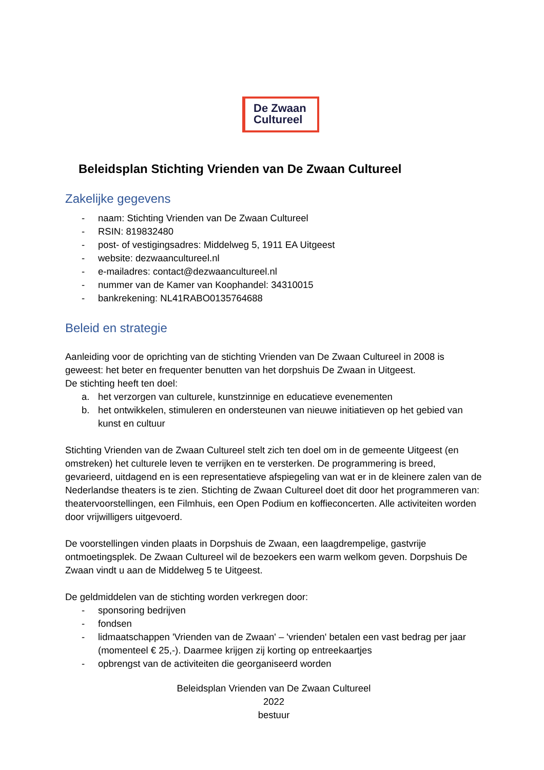De Zwaan
Cultureel
Beleidsplan Stichting Vrienden van De Zwaan Cultureel
Zakelijke gegevens
- naam: Stichting Vrienden van De Zwaan Cultureel
- RSIN: 819832480
- post- of vestigingsadres: Middelweg 5, 1911 EA Uitgeest
- website: dezwaancultureel.nl
- e-mailadres: contact@dezwaancultureel.nl
- nummer van de Kamer van Koophandel: 34310015
- bankrekening: NL41RABO0135764688
Beleid en strategie
Aanleiding voor de oprichting van de stichting Vrienden van De Zwaan Cultureel in 2008 is geweest: het beter en frequenter benutten van het dorpshuis De Zwaan in Uitgeest.
De stichting heeft ten doel:
a. het verzorgen van culturele, kunstzinnige en educatieve evenementen
b. het ontwikkelen, stimuleren en ondersteunen van nieuwe initiatieven op het gebied van kunst en cultuur
Stichting Vrienden van de Zwaan Cultureel stelt zich ten doel om in de gemeente Uitgeest (en omstreken) het culturele leven te verrijken en te versterken. De programmering is breed, gevarieerd, uitdagend en is een representatieve afspiegeling van wat er in de kleinere zalen van de Nederlandse theaters is te zien. Stichting de Zwaan Cultureel doet dit door het programmeren van: theatervoorstellingen, een Filmhuis, een Open Podium en koffieconcerten. Alle activiteiten worden door vrijwilligers uitgevoerd.
De voorstellingen vinden plaats in Dorpshuis de Zwaan, een laagdrempelige, gastvrije ontmoetingsplek. De Zwaan Cultureel wil de bezoekers een warm welkom geven. Dorpshuis De Zwaan vindt u aan de Middelweg 5 te Uitgeest.
De geldmiddelen van de stichting worden verkregen door:
- sponsoring bedrijven
- fondsen
- lidmaatschappen 'Vrienden van de Zwaan' – 'vrienden' betalen een vast bedrag per jaar (momenteel € 25,-). Daarmee krijgen zij korting op entreekaartjes
- opbrengst van de activiteiten die georganiseerd worden
Beleidsplan Vrienden van De Zwaan Cultureel
2022
bestuur